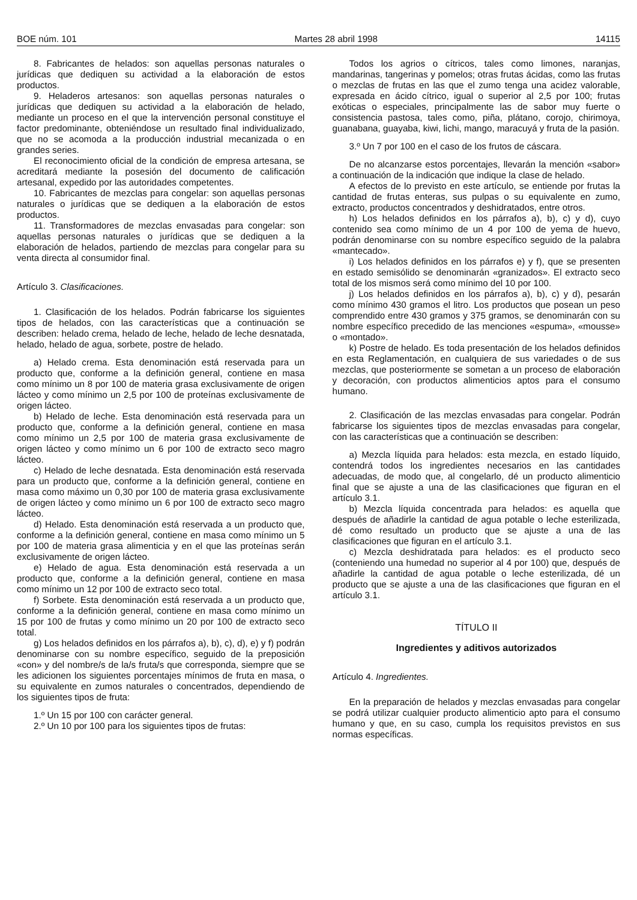BOE núm. 101 Martes 28 abril 1998 14115
8. Fabricantes de helados: son aquellas personas naturales o jurídicas que dediquen su actividad a la elaboración de estos productos.
9. Heladeros artesanos: son aquellas personas naturales o jurídicas que dediquen su actividad a la elaboración de helado, mediante un proceso en el que la intervención personal constituye el factor predominante, obteniéndose un resultado final individualizado, que no se acomoda a la producción industrial mecanizada o en grandes series.
El reconocimiento oficial de la condición de empresa artesana, se acreditará mediante la posesión del documento de calificación artesanal, expedido por las autoridades competentes.
10. Fabricantes de mezclas para congelar: son aquellas personas naturales o jurídicas que se dediquen a la elaboración de estos productos.
11. Transformadores de mezclas envasadas para congelar: son aquellas personas naturales o jurídicas que se dediquen a la elaboración de helados, partiendo de mezclas para congelar para su venta directa al consumidor final.
Artículo 3. Clasificaciones.
1. Clasificación de los helados. Podrán fabricarse los siguientes tipos de helados, con las características que a continuación se describen: helado crema, helado de leche, helado de leche desnatada, helado, helado de agua, sorbete, postre de helado.
a) Helado crema. Esta denominación está reservada para un producto que, conforme a la definición general, contiene en masa como mínimo un 8 por 100 de materia grasa exclusivamente de origen lácteo y como mínimo un 2,5 por 100 de proteínas exclusivamente de origen lácteo.
b) Helado de leche. Esta denominación está reservada para un producto que, conforme a la definición general, contiene en masa como mínimo un 2,5 por 100 de materia grasa exclusivamente de origen lácteo y como mínimo un 6 por 100 de extracto seco magro lácteo.
c) Helado de leche desnatada. Esta denominación está reservada para un producto que, conforme a la definición general, contiene en masa como máximo un 0,30 por 100 de materia grasa exclusivamente de origen lácteo y como mínimo un 6 por 100 de extracto seco magro lácteo.
d) Helado. Esta denominación está reservada a un producto que, conforme a la definición general, contiene en masa como mínimo un 5 por 100 de materia grasa alimenticia y en el que las proteínas serán exclusivamente de origen lácteo.
e) Helado de agua. Esta denominación está reservada a un producto que, conforme a la definición general, contiene en masa como mínimo un 12 por 100 de extracto seco total.
f) Sorbete. Esta denominación está reservada a un producto que, conforme a la definición general, contiene en masa como mínimo un 15 por 100 de frutas y como mínimo un 20 por 100 de extracto seco total.
g) Los helados definidos en los párrafos a), b), c), d), e) y f) podrán denominarse con su nombre específico, seguido de la preposición «con» y del nombre/s de la/s fruta/s que corresponda, siempre que se les adicionen los siguientes porcentajes mínimos de fruta en masa, o su equivalente en zumos naturales o concentrados, dependiendo de los siguientes tipos de fruta:
1.º Un 15 por 100 con carácter general.
2.º Un 10 por 100 para los siguientes tipos de frutas:
Todos los agrios o cítricos, tales como limones, naranjas, mandarinas, tangerinas y pomelos; otras frutas ácidas, como las frutas o mezclas de frutas en las que el zumo tenga una acidez valorable, expresada en ácido cítrico, igual o superior al 2,5 por 100; frutas exóticas o especiales, principalmente las de sabor muy fuerte o consistencia pastosa, tales como, piña, plátano, corojo, chirimoya, guanabana, guayaba, kiwi, lichi, mango, maracuyá y fruta de la pasión.
3.º Un 7 por 100 en el caso de los frutos de cáscara.
De no alcanzarse estos porcentajes, llevarán la mención «sabor» a continuación de la indicación que indique la clase de helado.
A efectos de lo previsto en este artículo, se entiende por frutas la cantidad de frutas enteras, sus pulpas o su equivalente en zumo, extracto, productos concentrados y deshidratados, entre otros.
h) Los helados definidos en los párrafos a), b), c) y d), cuyo contenido sea como mínimo de un 4 por 100 de yema de huevo, podrán denominarse con su nombre específico seguido de la palabra «mantecado».
i) Los helados definidos en los párrafos e) y f), que se presenten en estado semisólido se denominarán «granizados». El extracto seco total de los mismos será como mínimo del 10 por 100.
j) Los helados definidos en los párrafos a), b), c) y d), pesarán como mínimo 430 gramos el litro. Los productos que posean un peso comprendido entre 430 gramos y 375 gramos, se denominarán con su nombre específico precedido de las menciones «espuma», «mousse» o «montado».
k) Postre de helado. Es toda presentación de los helados definidos en esta Reglamentación, en cualquiera de sus variedades o de sus mezclas, que posteriormente se sometan a un proceso de elaboración y decoración, con productos alimenticios aptos para el consumo humano.
2. Clasificación de las mezclas envasadas para congelar. Podrán fabricarse los siguientes tipos de mezclas envasadas para congelar, con las características que a continuación se describen:
a) Mezcla líquida para helados: esta mezcla, en estado líquido, contendrá todos los ingredientes necesarios en las cantidades adecuadas, de modo que, al congelarlo, dé un producto alimenticio final que se ajuste a una de las clasificaciones que figuran en el artículo 3.1.
b) Mezcla líquida concentrada para helados: es aquella que después de añadirle la cantidad de agua potable o leche esterilizada, dé como resultado un producto que se ajuste a una de las clasificaciones que figuran en el artículo 3.1.
c) Mezcla deshidratada para helados: es el producto seco (conteniendo una humedad no superior al 4 por 100) que, después de añadirle la cantidad de agua potable o leche esterilizada, dé un producto que se ajuste a una de las clasificaciones que figuran en el artículo 3.1.
TÍTULO II
Ingredientes y aditivos autorizados
Artículo 4. Ingredientes.
En la preparación de helados y mezclas envasadas para congelar se podrá utilizar cualquier producto alimenticio apto para el consumo humano y que, en su caso, cumpla los requisitos previstos en sus normas específicas.